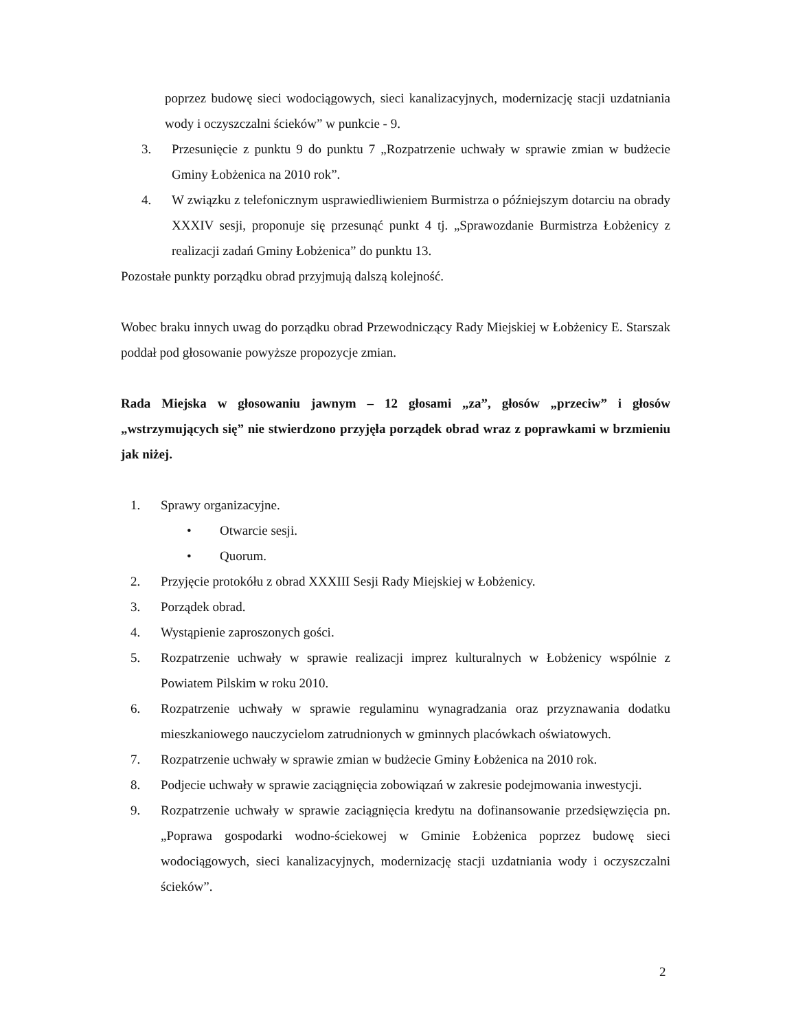poprzez budowę sieci wodociągowych, sieci kanalizacyjnych, modernizację stacji uzdatniania wody i oczyszczalni ścieków” w punkcie - 9.
3. Przesunięcie z punktu 9 do punktu 7 „Rozpatrzenie uchwały w sprawie zmian w budżecie Gminy Łobżenica na 2010 rok”.
4. W związku z telefonicznym usprawiedliwieniem Burmistrza o późniejszym dotarciu na obrady XXXIV sesji, proponuje się przesunąć punkt 4 tj. „Sprawozdanie Burmistrza Łobżenicy z realizacji zadań Gminy Łobżenica” do punktu 13.
Pozostałe punkty porządku obrad przyjmują dalszą kolejność.
Wobec braku innych uwag do porządku obrad Przewodniczący Rady Miejskiej w Łobżenicy E. Starszak poddał pod głosowanie powyższe propozycje zmian.
Rada Miejska w głosowaniu jawnym – 12 głosami „za”, głosów „przeciw” i głosów „wstrzymujących się” nie stwierdzono przyjęła porządek obrad wraz z poprawkami w brzmieniu jak niżej.
1. Sprawy organizacyjne.
• Otwarcie sesji.
• Quorum.
2. Przyjęcie protokółu z obrad XXXIII Sesji Rady Miejskiej w Łobżenicy.
3. Porządek obrad.
4. Wystąpienie zaproszonych gości.
5. Rozpatrzenie uchwały w sprawie realizacji imprez kulturalnych w Łobżenicy wspólnie z Powiatem Pilskim w roku 2010.
6. Rozpatrzenie uchwały w sprawie regulaminu wynagradzania oraz przyznawania dodatku mieszkaniowego nauczycielom zatrudnionych w gminnych placówkach oświatowych.
7. Rozpatrzenie uchwały w sprawie zmian w budżecie Gminy Łobżenica na 2010 rok.
8. Podjecie uchwały w sprawie zaciągnięcia zobowiązań w zakresie podejmowania inwestycji.
9. Rozpatrzenie uchwały w sprawie zaciągnięcia kredytu na dofinansowanie przedsięwzięcia pn. „Poprawa gospodarki wodno-ściekowej w Gminie Łobżenica poprzez budowę sieci wodociągowych, sieci kanalizacyjnych, modernizację stacji uzdatniania wody i oczyszczalni ścieków”.
2